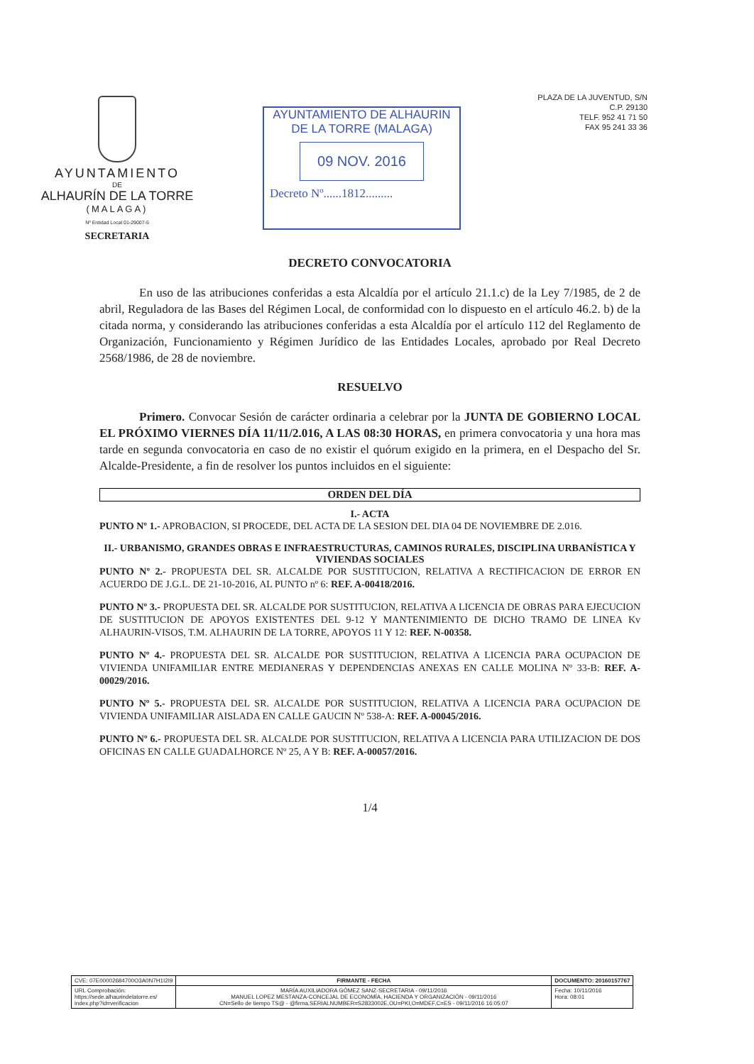AYUNTAMIENTO
DE
ALHAURÍN DE LA TORRE
(MALAGA)
Nº Entidad Local 01-29007-5
SECRETARIA
AYUNTAMIENTO DE ALHAURIN
DE LA TORRE (MALAGA)
09 NOV. 2016
Decreto Nº......1812.........
PLAZA DE LA JUVENTUD, S/N
C.P. 29130
TELF. 952 41 71 50
FAX 95 241 33 36
DECRETO CONVOCATORIA
En uso de las atribuciones conferidas a esta Alcaldía por el artículo 21.1.c) de la Ley 7/1985, de 2 de abril, Reguladora de las Bases del Régimen Local, de conformidad con lo dispuesto en el artículo 46.2. b) de la citada norma, y considerando las atribuciones conferidas a esta Alcaldía por el artículo 112 del Reglamento de Organización, Funcionamiento y Régimen Jurídico de las Entidades Locales, aprobado por Real Decreto 2568/1986, de 28 de noviembre.
RESUELVO
Primero. Convocar Sesión de carácter ordinaria a celebrar por la JUNTA DE GOBIERNO LOCAL EL PRÓXIMO VIERNES DÍA 11/11/2.016, A LAS 08:30 HORAS, en primera convocatoria y una hora mas tarde en segunda convocatoria en caso de no existir el quórum exigido en la primera, en el Despacho del Sr. Alcalde-Presidente, a fin de resolver los puntos incluidos en el siguiente:
ORDEN DEL DÍA
I.- ACTA
PUNTO Nº 1.- APROBACION, SI PROCEDE, DEL ACTA DE LA SESION DEL DIA 04 DE NOVIEMBRE DE 2.016.
II.- URBANISMO, GRANDES OBRAS E INFRAESTRUCTURAS, CAMINOS RURALES, DISCIPLINA URBANÍSTICA Y VIVIENDAS SOCIALES
PUNTO Nº 2.- PROPUESTA DEL SR. ALCALDE POR SUSTITUCION, RELATIVA A RECTIFICACION DE ERROR EN ACUERDO DE J.G.L. DE 21-10-2016, AL PUNTO nº 6: REF. A-00418/2016.
PUNTO Nº 3.- PROPUESTA DEL SR. ALCALDE POR SUSTITUCION, RELATIVA A LICENCIA DE OBRAS PARA EJECUCION DE SUSTITUCION DE APOYOS EXISTENTES DEL 9-12 Y MANTENIMIENTO DE DICHO TRAMO DE LINEA Kv ALHAURIN-VISOS, T.M. ALHAURIN DE LA TORRE, APOYOS 11 Y 12: REF. N-00358.
PUNTO Nº 4.- PROPUESTA DEL SR. ALCALDE POR SUSTITUCION, RELATIVA A LICENCIA PARA OCUPACION DE VIVIENDA UNIFAMILIAR ENTRE MEDIANERAS Y DEPENDENCIAS ANEXAS EN CALLE MOLINA Nº 33-B: REF. A-00029/2016.
PUNTO Nº 5.- PROPUESTA DEL SR. ALCALDE POR SUSTITUCION, RELATIVA A LICENCIA PARA OCUPACION DE VIVIENDA UNIFAMILIAR AISLADA EN CALLE GAUCIN Nº 538-A: REF. A-00045/2016.
PUNTO Nº 6.- PROPUESTA DEL SR. ALCALDE POR SUSTITUCION, RELATIVA A LICENCIA PARA UTILIZACION DE DOS OFICINAS EN CALLE GUADALHORCE Nº 25, A Y B: REF. A-00057/2016.
1/4
| CVE: 07E00002684700O3A0N7H1I2I9 | FIRMANTE - FECHA | DOCUMENTO: 20160157767 |
| URL Comprobación: https://sede.alhaurindelatorre.es/ index.php?id=verificacion | MARÍA AUXILIADORA GÓMEZ SANZ-SECRETARIA - 09/11/2016 MANUEL LOPEZ MESTANZA-CONCEJAL DE ECONOMÍA, HACIENDA Y ORGANIZACIÓN - 09/11/2016 CN=Sello de tiempo TS@ - @firma,SERIALNUMBER=S2833002E,OU=PKI,O=MDEF,C=ES - 09/11/2016 16:05:07 | Fecha: 10/11/2016 Hora: 08:01 |